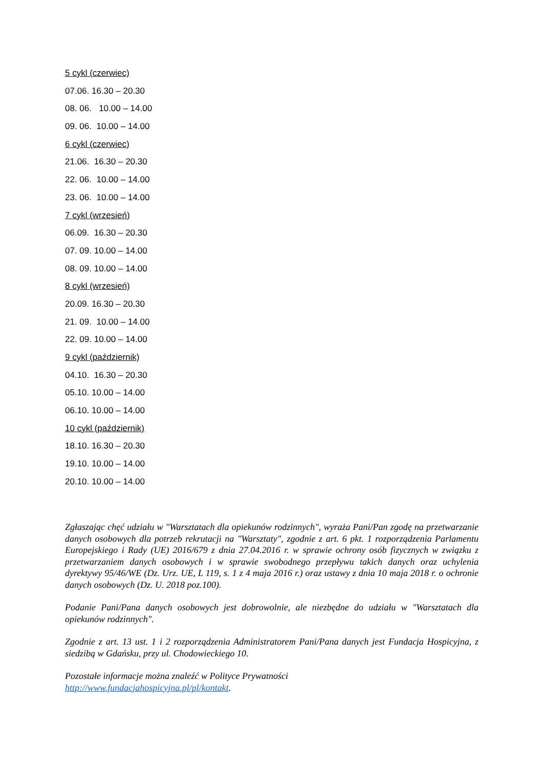5 cykl (czerwiec)
07.06. 16.30 – 20.30
08. 06. 10.00 – 14.00
09. 06. 10.00 – 14.00
6 cykl (czerwiec)
21.06. 16.30 – 20.30
22. 06. 10.00 – 14.00
23. 06. 10.00 – 14.00
7 cykl (wrzesień)
06.09. 16.30 – 20.30
07. 09. 10.00 – 14.00
08. 09. 10.00 – 14.00
8 cykl (wrzesień)
20.09. 16.30 – 20.30
21. 09. 10.00 – 14.00
22. 09. 10.00 – 14.00
9 cykl (październik)
04.10. 16.30 – 20.30
05.10. 10.00 – 14.00
06.10. 10.00 – 14.00
10 cykl (październik)
18.10. 16.30 – 20.30
19.10. 10.00 – 14.00
20.10. 10.00 – 14.00
Zgłaszając chęć udziału w "Warsztatach dla opiekunów rodzinnych", wyraża Pani/Pan zgodę na przetwarzanie danych osobowych dla potrzeb rekrutacji na "Warsztaty", zgodnie z art. 6 pkt. 1 rozporządzenia Parlamentu Europejskiego i Rady (UE) 2016/679 z dnia 27.04.2016 r. w sprawie ochrony osób fizycznych w związku z przetwarzaniem danych osobowych i w sprawie swobodnego przepływu takich danych oraz uchylenia dyrektywy 95/46/WE (Dz. Urz. UE, L 119, s. 1 z 4 maja 2016 r.) oraz ustawy z dnia 10 maja 2018 r. o ochronie danych osobowych (Dz. U. 2018 poz.100).
Podanie Pani/Pana danych osobowych jest dobrowolnie, ale niezbędne do udziału w "Warsztatach dla opiekunów rodzinnych".
Zgodnie z art. 13 ust. 1 i 2 rozporządzenia Administratorem Pani/Pana danych jest Fundacja Hospicyjna, z siedzibą w Gdańsku, przy ul. Chodowieckiego 10.
Pozostałe informacje można znaleźć w Polityce Prywatności
http://www.fundacjahospicyjna.pl/pl/kontakt.